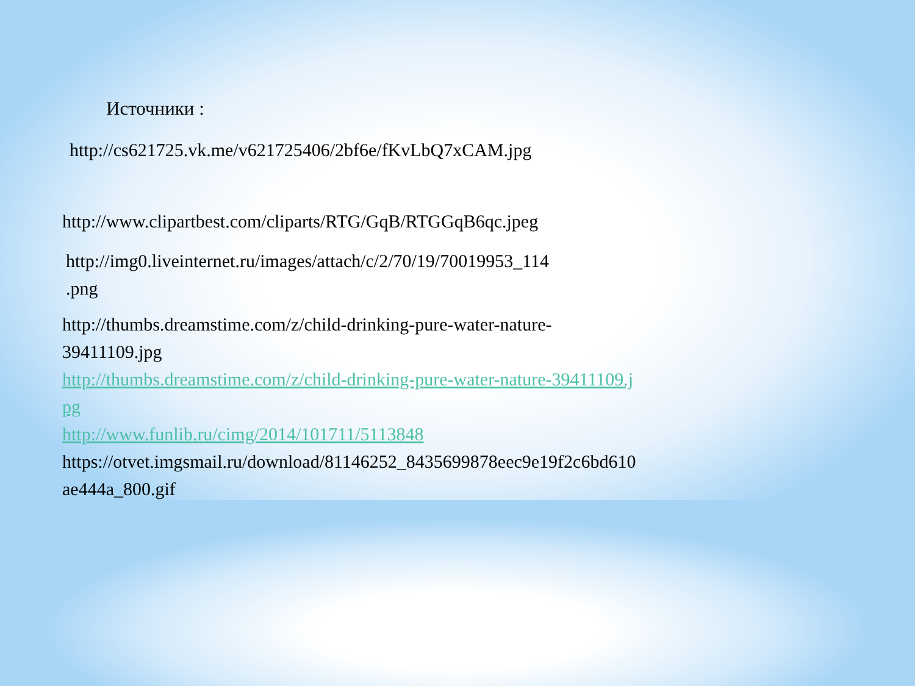Источники :
http://cs621725.vk.me/v621725406/2bf6e/fKvLbQ7xCAM.jpg
http://www.clipartbest.com/cliparts/RTG/GqB/RTGGqB6qc.jpeg
http://img0.liveinternet.ru/images/attach/c/2/70/19/70019953_114
.png
http://thumbs.dreamstime.com/z/child-drinking-pure-water-nature-
39411109.jpg
http://thumbs.dreamstime.com/z/child-drinking-pure-water-nature-39411109.j
pg
http://www.funlib.ru/cimg/2014/101711/5113848
https://otvet.imgsmail.ru/download/81146252_8435699878eec9e19f2c6bd610
ae444a_800.gif